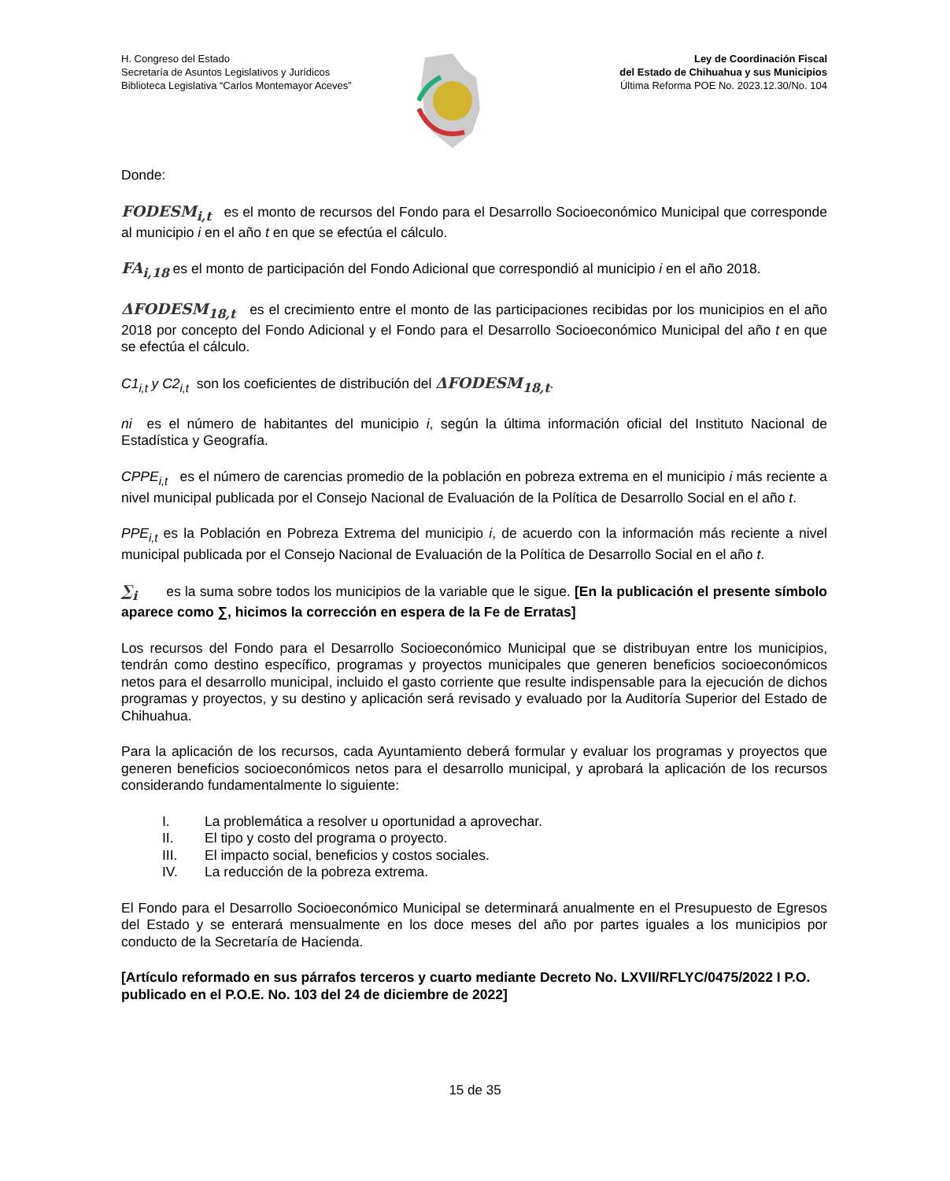H. Congreso del Estado
Secretaría de Asuntos Legislativos y Jurídicos
Biblioteca Legislativa “Carlos Montemayor Aceves”
Ley de Coordinación Fiscal
del Estado de Chihuahua y sus Municipios
Última Reforma POE No. 2023.12.30/No. 104
Donde:
FODESM<sub>i,t</sub> es el monto de recursos del Fondo para el Desarrollo Socioeconómico Municipal que corresponde al municipio i en el año t en que se efectúa el cálculo.
FA<sub>i,18</sub> es el monto de participación del Fondo Adicional que correspondió al municipio i en el año 2018.
ΔFODESM<sub>18,t</sub> es el crecimiento entre el monto de las participaciones recibidas por los municipios en el año 2018 por concepto del Fondo Adicional y el Fondo para el Desarrollo Socioeconómico Municipal del año t en que se efectúa el cálculo.
C1<sub>i,t</sub> y C2<sub>i,t</sub> son los coeficientes de distribución del ΔFODESM<sub>18,t</sub>.
ni es el número de habitantes del municipio i, según la última información oficial del Instituto Nacional de Estadística y Geografía.
CPPE<sub>i,t</sub> es el número de carencias promedio de la población en pobreza extrema en el municipio i más reciente a nivel municipal publicada por el Consejo Nacional de Evaluación de la Política de Desarrollo Social en el año t.
PPE<sub>i,t</sub> es la Población en Pobreza Extrema del municipio i, de acuerdo con la información más reciente a nivel municipal publicada por el Consejo Nacional de Evaluación de la Política de Desarrollo Social en el año t.
∑<sub>i</sub> es la suma sobre todos los municipios de la variable que le sigue. [En la publicación el presente símbolo aparece como ∑, hicimos la corrección en espera de la Fe de Erratas]
Los recursos del Fondo para el Desarrollo Socioeconómico Municipal que se distribuyan entre los municipios, tendrán como destino específico, programas y proyectos municipales que generen beneficios socioeconómicos netos para el desarrollo municipal, incluido el gasto corriente que resulte indispensable para la ejecución de dichos programas y proyectos, y su destino y aplicación será revisado y evaluado por la Auditoría Superior del Estado de Chihuahua.
Para la aplicación de los recursos, cada Ayuntamiento deberá formular y evaluar los programas y proyectos que generen beneficios socioeconómicos netos para el desarrollo municipal, y aprobará la aplicación de los recursos considerando fundamentalmente lo siguiente:
I. La problemática a resolver u oportunidad a aprovechar.
II. El tipo y costo del programa o proyecto.
III. El impacto social, beneficios y costos sociales.
IV. La reducción de la pobreza extrema.
El Fondo para el Desarrollo Socioeconómico Municipal se determinará anualmente en el Presupuesto de Egresos del Estado y se enterará mensualmente en los doce meses del año por partes iguales a los municipios por conducto de la Secretaría de Hacienda.
[Artículo reformado en sus párrafos terceros y cuarto mediante Decreto No. LXVII/RFLYC/0475/2022 I P.O. publicado en el P.O.E. No. 103 del 24 de diciembre de 2022]
15 de 35